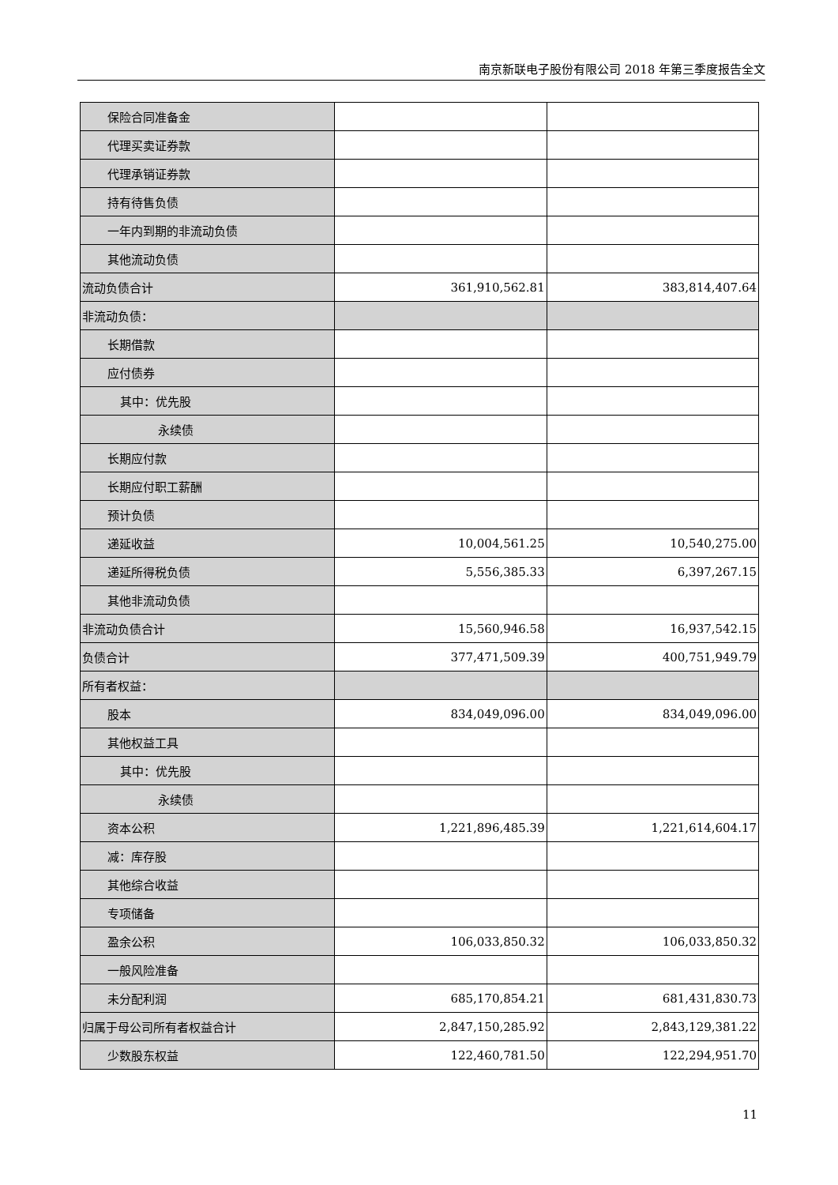南京新联电子股份有限公司 2018 年第三季度报告全文
| 保险合同准备金 | | |
| 代理买卖证券款 | | |
| 代理承销证券款 | | |
| 持有待售负债 | | |
| 一年内到期的非流动负债 | | |
| 其他流动负债 | | |
| 流动负债合计 | 361,910,562.81 | 383,814,407.64 |
| 非流动负债： | | |
| 长期借款 | | |
| 应付债券 | | |
| 其中：优先股 | | |
| 永续债 | | |
| 长期应付款 | | |
| 长期应付职工薪酬 | | |
| 预计负债 | | |
| 递延收益 | 10,004,561.25 | 10,540,275.00 |
| 递延所得税负债 | 5,556,385.33 | 6,397,267.15 |
| 其他非流动负债 | | |
| 非流动负债合计 | 15,560,946.58 | 16,937,542.15 |
| 负债合计 | 377,471,509.39 | 400,751,949.79 |
| 所有者权益： | | |
| 股本 | 834,049,096.00 | 834,049,096.00 |
| 其他权益工具 | | |
| 其中：优先股 | | |
| 永续债 | | |
| 资本公积 | 1,221,896,485.39 | 1,221,614,604.17 |
| 减：库存股 | | |
| 其他综合收益 | | |
| 专项储备 | | |
| 盈余公积 | 106,033,850.32 | 106,033,850.32 |
| 一般风险准备 | | |
| 未分配利润 | 685,170,854.21 | 681,431,830.73 |
| 归属于母公司所有者权益合计 | 2,847,150,285.92 | 2,843,129,381.22 |
| 少数股东权益 | 122,460,781.50 | 122,294,951.70 |
11